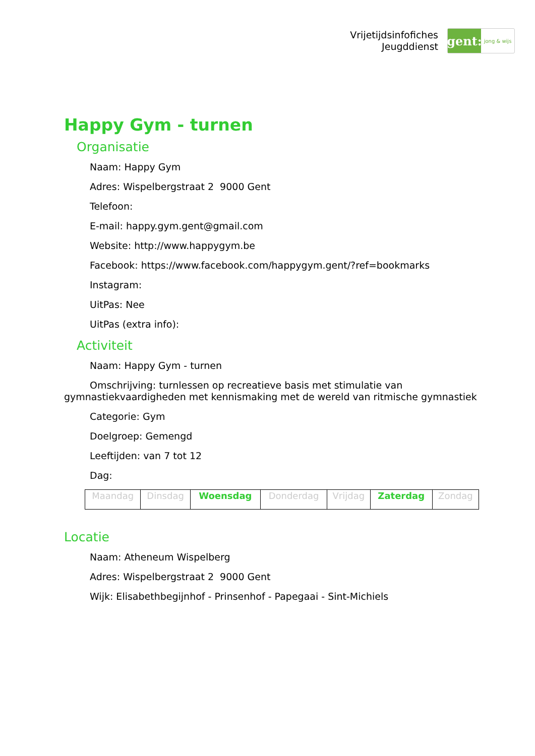Vrijetijdsinfofiches
Jeugddienst
gent:
jong & wijs
Happy Gym - turnen
Organisatie
Naam: Happy Gym
Adres: Wispelbergstraat 2 9000 Gent
Telefoon:
E-mail: happy.gym.gent@gmail.com
Website: http://www.happygym.be
Facebook: https://www.facebook.com/happygym.gent/?ref=bookmarks
Instagram:
UitPas: Nee
UitPas (extra info):
Activiteit
Naam: Happy Gym - turnen
Omschrijving: turnlessen op recreatieve basis met stimulatie van gymnastiekvaardigheden met kennismaking met de wereld van ritmische gymnastiek
Categorie: Gym
Doelgroep: Gemengd
Leeftijden: van 7 tot 12
Dag:
| Maandag | Dinsdag | Woensdag | Donderdag | Vrijdag | Zaterdag | Zondag |
Locatie
Naam: Atheneum Wispelberg
Adres: Wispelbergstraat 2 9000 Gent
Wijk: Elisabethbegijnhof - Prinsenhof - Papegaai - Sint-Michiels